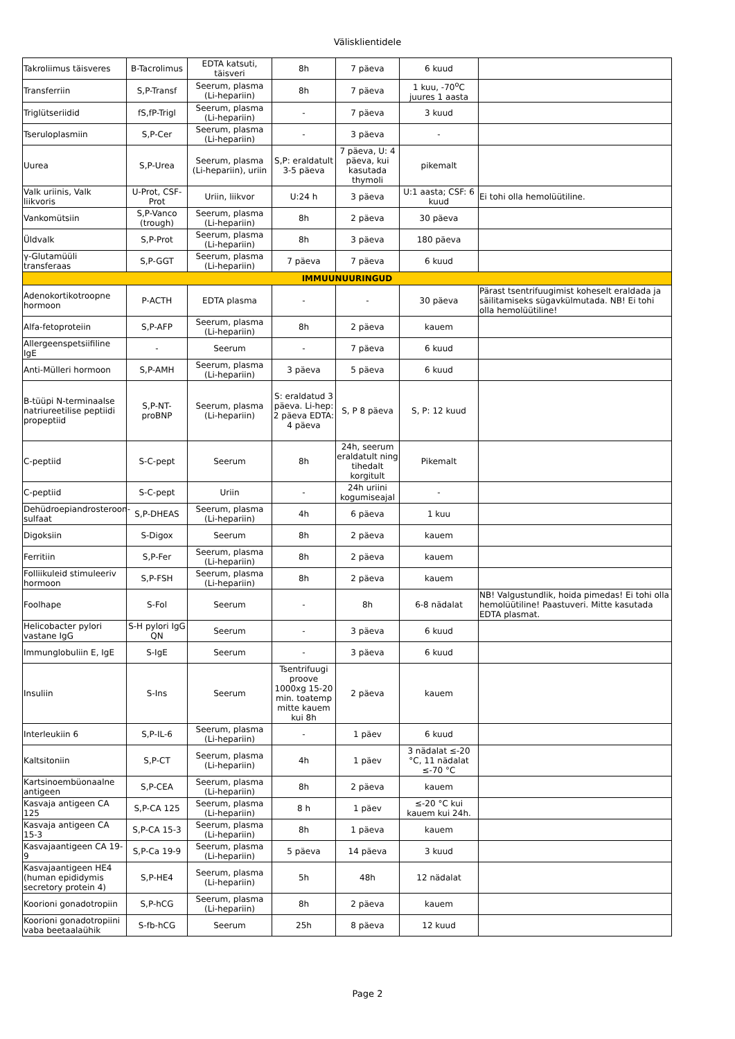Välisklientidele
| Takroliimus täisveres | B-Tacrolimus | EDTA katsuti, täisveri | 8h | 7 päeva | 6 kuud | |
| Transferriin | S,P-Transf | Seerum, plasma (Li-hepariin) | 8h | 7 päeva | 1 kuu, -70<sup>o</sup>C juures 1 aasta | |
| Triglütseriidid | fS,fP-Trigl | Seerum, plasma (Li-hepariin) | - | 7 päeva | 3 kuud | |
| Tseruloplasmiin | S,P-Cer | Seerum, plasma (Li-hepariin) | - | 3 päeva | - | |
| Uurea | S,P-Urea | Seerum, plasma (Li-hepariin), uriin | S,P: eraldatult 3-5 päeva | 7 päeva, U: 4 päeva, kui kasutada thymoli | pikemalt | |
| Valk uriinis, Valk liikvoris | U-Prot, CSF-Prot | Uriin, liikvor | U:24 h | 3 päeva | U:1 aasta; CSF: 6 kuud | Ei tohi olla hemolüütiline. |
| Vankomütsiin | S,P-Vanco (trough) | Seerum, plasma (Li-hepariin) | 8h | 2 päeva | 30 päeva | |
| Üldvalk | S,P-Prot | Seerum, plasma (Li-hepariin) | 8h | 3 päeva | 180 päeva | |
| γ-Glutamüüli transferaas | S,P-GGT | Seerum, plasma (Li-hepariin) | 7 päeva | 7 päeva | 6 kuud | |
| IMMUUNUURINGUD | | | | | | |
| Adenokortikotroopne hormoon | P-ACTH | EDTA plasma | - | - | 30 päeva | Pärast tsentrifuugimist koheselt eraldada ja säilitamiseks sügavkülmutada. NB! Ei tohi olla hemolüütiline! |
| Alfa-fetoproteiin | S,P-AFP | Seerum, plasma (Li-hepariin) | 8h | 2 päeva | kauem | |
| Allergeenspetsiifiline IgE | - | Seerum | - | 7 päeva | 6 kuud | |
| Anti-Mülleri hormoon | S,P-AMH | Seerum, plasma (Li-hepariin) | 3 päeva | 5 päeva | 6 kuud | |
| B-tüüpi N-terminaalse natriureetilise peptiidi propeptiid | S,P-NT-proBNP | Seerum, plasma (Li-hepariin) | S: eraldatud 3 päeva. Li-hep: 2 päeva EDTA: 4 päeva | S, P 8 päeva | S, P: 12 kuud | |
| C-peptiid | S-C-pept | Seerum | 8h | 24h, seerum eraldatult ning tihedalt korgitult | Pikemalt | |
| C-peptiid | S-C-pept | Uriin | - | 24h uriini kogumiseajal | - | |
| Dehüdroepiandrosteroon-sulfaat | S,P-DHEAS | Seerum, plasma (Li-hepariin) | 4h | 6 päeva | 1 kuu | |
| Digoksiin | S-Digox | Seerum | 8h | 2 päeva | kauem | |
| Ferritiin | S,P-Fer | Seerum, plasma (Li-hepariin) | 8h | 2 päeva | kauem | |
| Folliikuleid stimuleeriv hormoon | S,P-FSH | Seerum, plasma (Li-hepariin) | 8h | 2 päeva | kauem | |
| Foolhape | S-Fol | Seerum | - | 8h | 6-8 nädalat | NB! Valgustundlik, hoida pimedas! Ei tohi olla hemolüütiline! Paastuveri. Mitte kasutada EDTA plasmat. |
| Helicobacter pylori vastane IgG | S-H pylori IgG QN | Seerum | - | 3 päeva | 6 kuud | |
| Immunglobuliin E, IgE | S-IgE | Seerum | - | 3 päeva | 6 kuud | |
| Insuliin | S-Ins | Seerum | Tsentrifuugi proove 1000xg 15-20 min. toatemp mitte kauem kui 8h | 2 päeva | kauem | |
| Interleukiin 6 | S,P-IL-6 | Seerum, plasma (Li-hepariin) | - | 1 päev | 6 kuud | |
| Kaltsitoniin | S,P-CT | Seerum, plasma (Li-hepariin) | 4h | 1 päev | 3 nädalat ≤-20 °C, 11 nädalat ≤-70 °C | |
| Kartsinoembüonaalne antigeen | S,P-CEA | Seerum, plasma (Li-hepariin) | 8h | 2 päeva | kauem | |
| Kasvaja antigeen CA 125 | S,P-CA 125 | Seerum, plasma (Li-hepariin) | 8 h | 1 päev | ≤-20 °C kui kauem kui 24h. | |
| Kasvaja antigeen CA 15-3 | S,P-CA 15-3 | Seerum, plasma (Li-hepariin) | 8h | 1 päeva | kauem | |
| Kasvajaantigeen CA 19-9 | S,P-Ca 19-9 | Seerum, plasma (Li-hepariin) | 5 päeva | 14 päeva | 3 kuud | |
| Kasvajaantigeen HE4 (human epididymis secretory protein 4) | S,P-HE4 | Seerum, plasma (Li-hepariin) | 5h | 48h | 12 nädalat | |
| Koorioni gonadotropiin | S,P-hCG | Seerum, plasma (Li-hepariin) | 8h | 2 päeva | kauem | |
| Koorioni gonadotropiini vaba beetaalaühik | S-fb-hCG | Seerum | 25h | 8 päeva | 12 kuud | |
Page 2